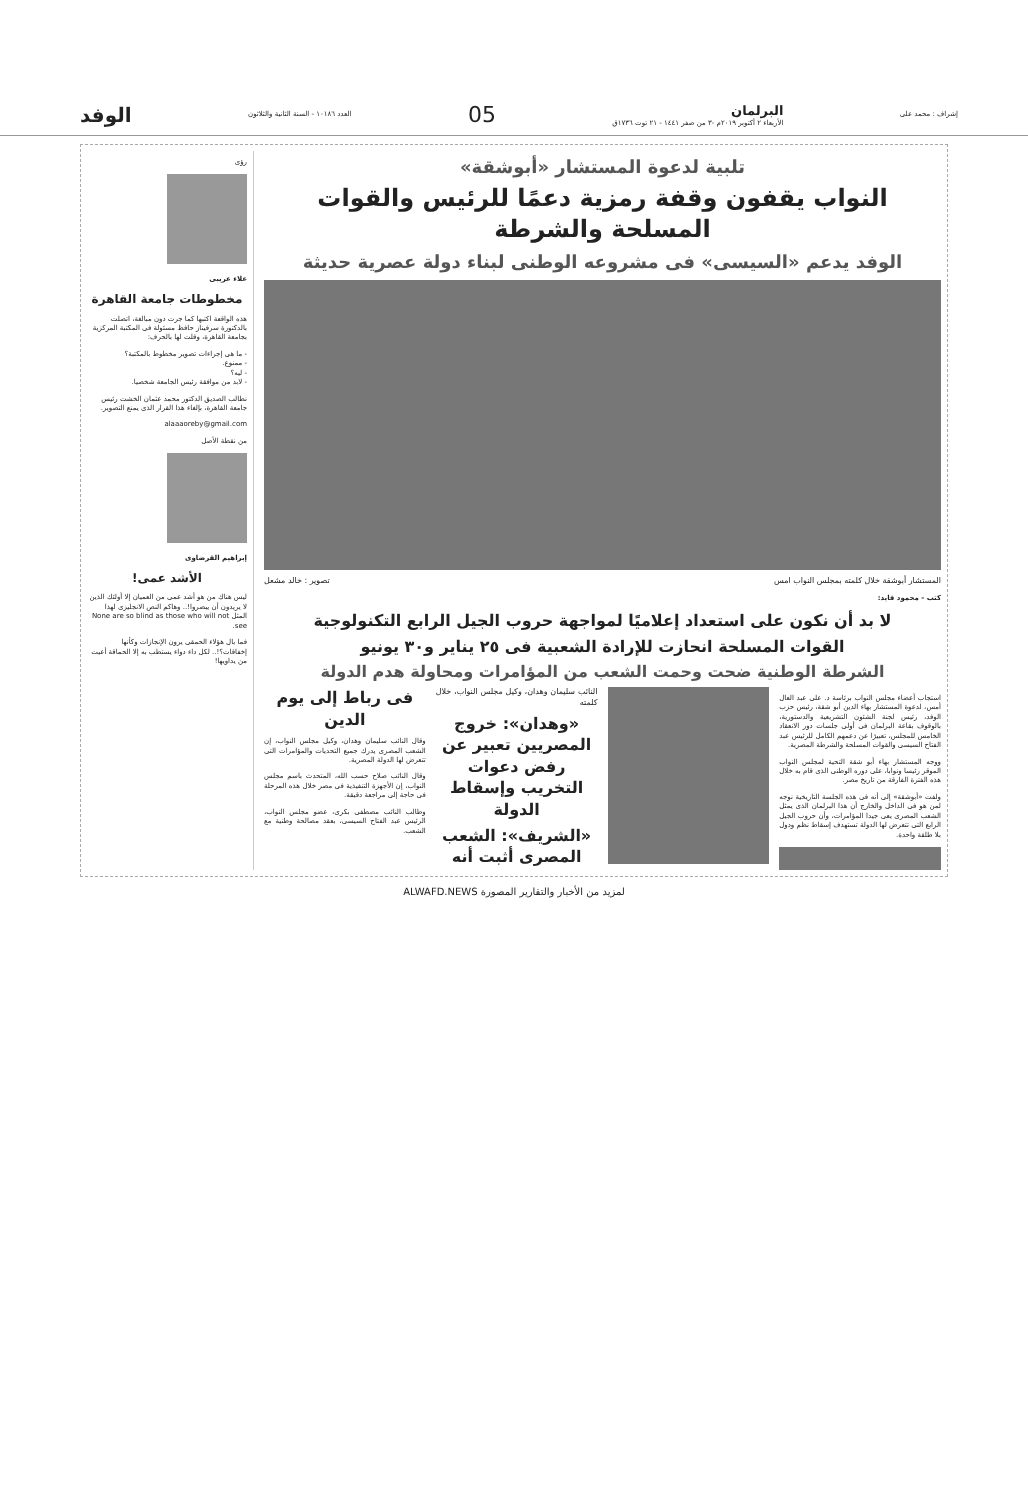إشراف : محمد على
البرلمان
الأربعاء ٢ أكتوبر ٢٠١٩م -٣ من صفر ١٤٤١ - ٢١ توت ١٧٣٦ق
05
العدد ١٠١٨٦ - السنة الثانية والثلاثون
الوفد
تلبية لدعوة المستشار «أبوشقة»
النواب يقفون وقفة رمزية دعمًا للرئيس والقوات المسلحة والشرطة
الوفد يدعم «السيسى» فى مشروعه الوطنى لبناء دولة عصرية حديثة
المستشار أبوشقة خلال كلمته بمجلس النواب امس تصوير : خالد مشعل
كتب - محمود فايد:
لا بد أن نكون على استعداد إعلاميًا لمواجهة حروب الجيل الرابع التكنولوجية
القوات المسلحة انحازت للإرادة الشعبية فى ٢٥ يناير و٣٠ يونيو
الشرطة الوطنية ضحت وحمت الشعب من المؤامرات ومحاولة هدم الدولة
استجاب أعضاء مجلس النواب برئاسة د. على عبد العال أمس، لدعوة المستشار بهاء الدين أبو شقة، رئيس حزب الوفد، رئيس لجنة الشئون التشريعية والدستورية، بالوقوف بقاعة البرلمان فى أولى جلسات دور الانعقاد الخامس للمجلس، تعبيرًا عن دعمهم الكامل للرئيس عبد الفتاح السيسى والقوات المسلحة والشرطة المصرية.
ووجه المستشار بهاء أبو شقة التحية لمجلس النواب الموقر رئيسا ونوابا، على دوره الوطنى الذى قام به خلال هذه الفترة الفارقة من تاريخ مصر.
ولفت «أبوشقة» إلى أنه فى هذه الجلسة التاريخية نوجه لمن هو فى الداخل والخارج أن هذا البرلمان الذى يمثل الشعب المصرى يعى جيدا المؤامرات، وأن حروب الجيل الرابع التى تتعرض لها الدولة تستهدف إسقاط نظم ودول بلا طلقة واحدة.
النائب سليمان وهدان، وكيل مجلس النواب، خلال كلمته
«وهدان»: خروج المصريين تعبير عن رفض دعوات التخريب وإسقاط الدولة
«الشريف»: الشعب المصرى أثبت أنه فى رباط إلى يوم الدين
وقال النائب سليمان وهدان، وكيل مجلس النواب، إن الشعب المصرى يدرك جميع التحديات والمؤامرات التى تتعرض لها الدولة المصرية.
وقال النائب صلاح حسب الله، المتحدث باسم مجلس النواب، إن الأجهزة التنفيذية فى مصر خلال هذه المرحلة فى حاجة إلى مراجعة دقيقة.
وطالب النائب مصطفى بكرى، عضو مجلس النواب، الرئيس عبد الفتاح السيسى، بعقد مصالحة وطنية مع الشعب.
رؤى
علاء عريبى
مخطوطات جامعة القاهرة
هذه الواقعة اكتبها كما جرت دون مبالغة، اتصلت بالدكتورة سرفيناز حافظ مسئولة فى المكتبة المركزية بجامعة القاهرة، وقلت لها بالحرف:
- ما هى إجراءات تصوير مخطوط بالمكتبة؟
- ممنوع.
- ليه؟
- لابد من موافقة رئيس الجامعة شخصيا.
نطالب الصديق الدكتور محمد عثمان الخشت رئيس جامعة القاهرة، بإلغاء هذا القرار الذى يمنع التصوير.
alaaaoreby@gmail.com
من نقطة الأصل
إبراهيم القرضاوى
الأشد عمى!
ليس هناك من هو أشد عمى من العميان إلا أولئك الذين لا يريدون أن يبصروا!.. وهاكم النص الانجليزى لهذا المثل None are so blind as those who will not see.
فما بال هؤلاء الحمقى يرون الإنجازات وكأنها إخفاقات؟!.. لكل داء دواء يستطب به إلا الحماقة أعيت من يداويها!
لمزيد من الأخبار والتقارير المصورة ALWAFD.NEWS